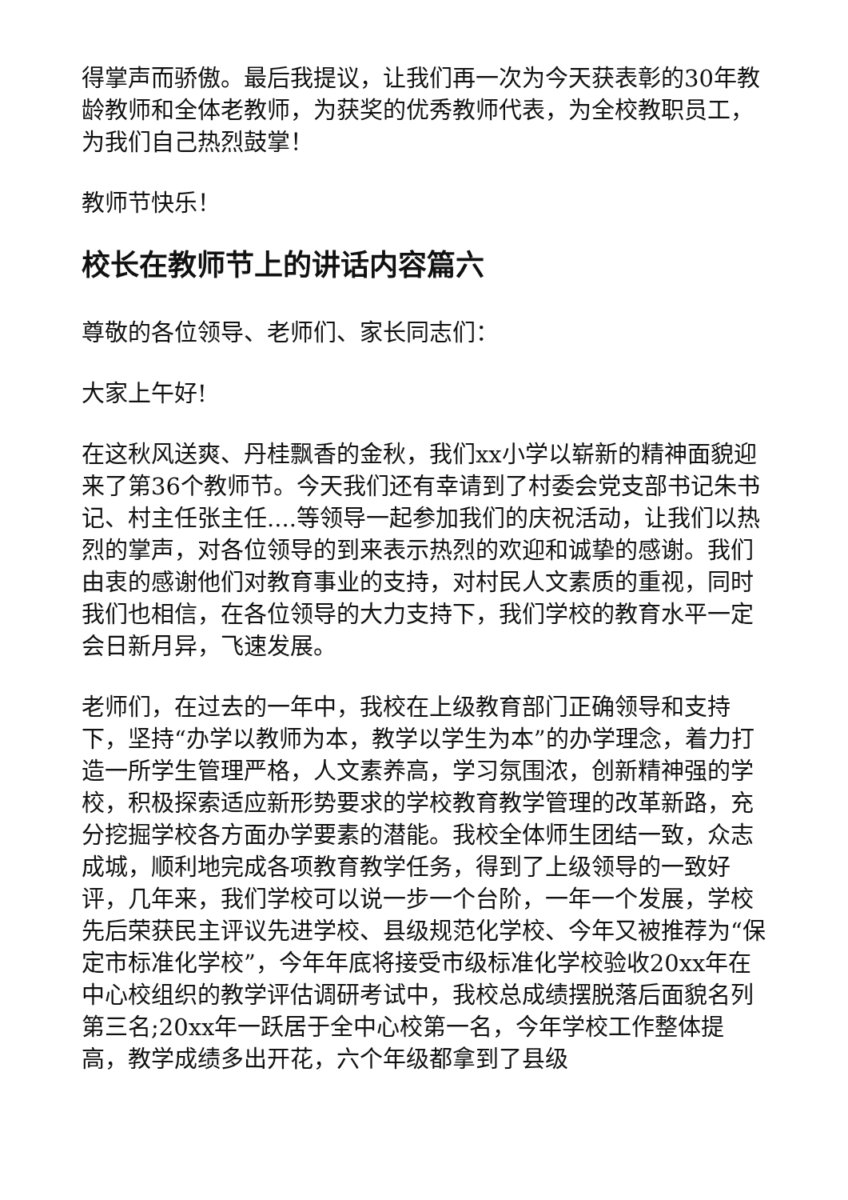得掌声而骄傲。最后我提议，让我们再一次为今天获表彰的30年教龄教师和全体老教师，为获奖的优秀教师代表，为全校教职员工，为我们自己热烈鼓掌！
教师节快乐！
校长在教师节上的讲话内容篇六
尊敬的各位领导、老师们、家长同志们：
大家上午好!
在这秋风送爽、丹桂飘香的金秋，我们xx小学以崭新的精神面貌迎来了第36个教师节。今天我们还有幸请到了村委会党支部书记朱书记、村主任张主任....等领导一起参加我们的庆祝活动，让我们以热烈的掌声，对各位领导的到来表示热烈的欢迎和诚挚的感谢。我们由衷的感谢他们对教育事业的支持，对村民人文素质的重视，同时我们也相信，在各位领导的大力支持下，我们学校的教育水平一定会日新月异，飞速发展。
老师们，在过去的一年中，我校在上级教育部门正确领导和支持下，坚持“办学以教师为本，教学以学生为本”的办学理念，着力打造一所学生管理严格，人文素养高，学习氛围浓，创新精神强的学校，积极探索适应新形势要求的学校教育教学管理的改革新路，充分挖掘学校各方面办学要素的潜能。我校全体师生团结一致，众志成城，顺利地完成各项教育教学任务，得到了上级领导的一致好评，几年来，我们学校可以说一步一个台阶，一年一个发展，学校先后荣获民主评议先进学校、县级规范化学校、今年又被推荐为“保定市标准化学校”，今年年底将接受市级标准化学校验收20xx年在中心校组织的教学评估调研考试中，我校总成绩摆脱落后面貌名列第三名;20xx年一跃居于全中心校第一名，今年学校工作整体提高，教学成绩多出开花，六个年级都拿到了县级